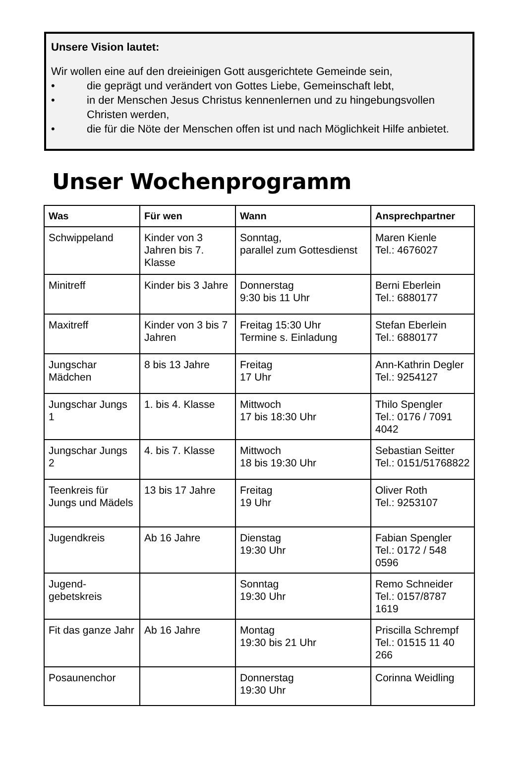Unsere Vision lautet:
Wir wollen eine auf den dreieinigen Gott ausgerichtete Gemeinde sein,
• die geprägt und verändert von Gottes Liebe, Gemeinschaft lebt,
• in der Menschen Jesus Christus kennenlernen und zu hingebungsvollen Christen werden,
• die für die Nöte der Menschen offen ist und nach Möglichkeit Hilfe anbietet.
Unser Wochenprogramm
| Was | Für wen | Wann | Ansprechpartner |
| --- | --- | --- | --- |
| Schwippeland | Kinder von 3 Jahren bis 7. Klasse | Sonntag, parallel zum Gottesdienst | Maren Kienle Tel.: 4676027 |
| Minitreff | Kinder bis 3 Jahre | Donnerstag 9:30 bis 11 Uhr | Berni Eberlein Tel.: 6880177 |
| Maxitreff | Kinder von 3 bis 7 Jahren | Freitag 15:30 Uhr Termine s. Einladung | Stefan Eberlein Tel.: 6880177 |
| Jungschar Mädchen | 8 bis 13 Jahre | Freitag 17 Uhr | Ann-Kathrin Degler Tel.: 9254127 |
| Jungschar Jungs 1 | 1. bis 4. Klasse | Mittwoch 17 bis 18:30 Uhr | Thilo Spengler Tel.: 0176 / 7091 4042 |
| Jungschar Jungs 2 | 4. bis 7. Klasse | Mittwoch 18 bis 19:30 Uhr | Sebastian Seitter Tel.: 0151/51768822 |
| Teenkreis für Jungs und Mädels | 13 bis 17 Jahre | Freitag 19 Uhr | Oliver Roth Tel.: 9253107 |
| Jugendkreis | Ab 16 Jahre | Dienstag 19:30 Uhr | Fabian Spengler Tel.: 0172 / 548 0596 |
| Jugend- gebetskreis | | Sonntag 19:30 Uhr | Remo Schneider Tel.: 0157/8787 1619 |
| Fit das ganze Jahr | Ab 16 Jahre | Montag 19:30 bis 21 Uhr | Priscilla Schrempf Tel.: 01515 11 40 266 |
| Posaunenchor | | Donnerstag 19:30 Uhr | Corinna Weidling |